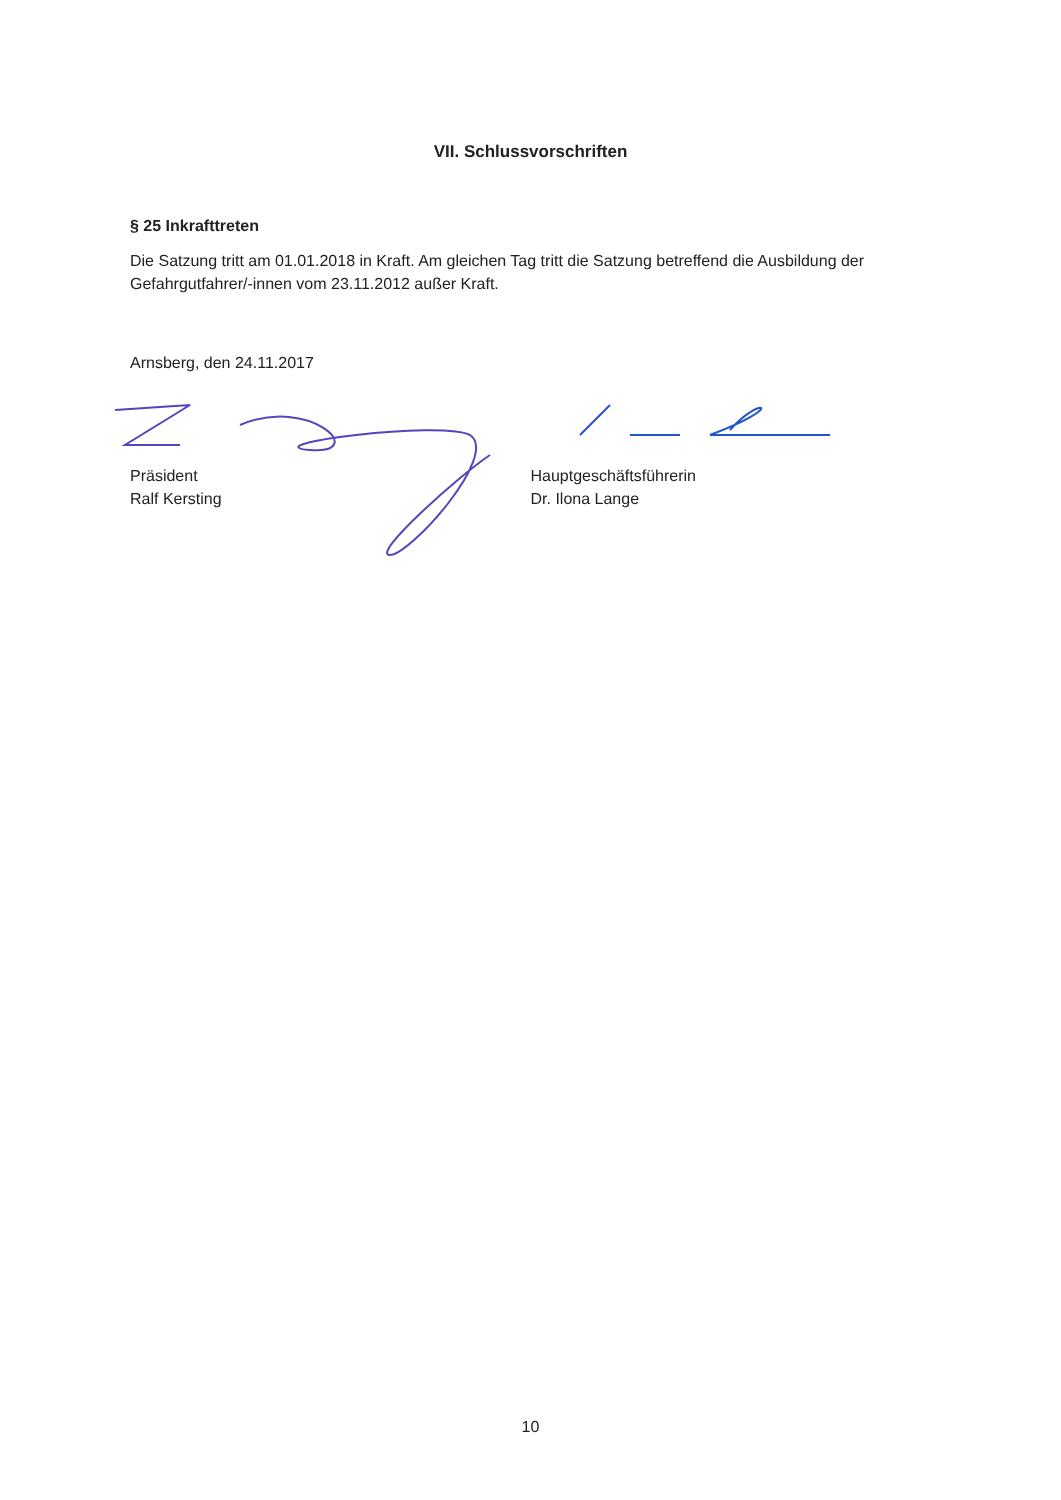VII. Schlussvorschriften
§ 25 Inkrafttreten
Die Satzung tritt am 01.01.2018 in Kraft. Am gleichen Tag tritt die Satzung betreffend die Ausbildung der Gefahrgutfahrer/-innen vom 23.11.2012 außer Kraft.
Arnsberg, den 24.11.2017
Präsident
Ralf Kersting
Hauptgeschäftsführerin
Dr. Ilona Lange
10